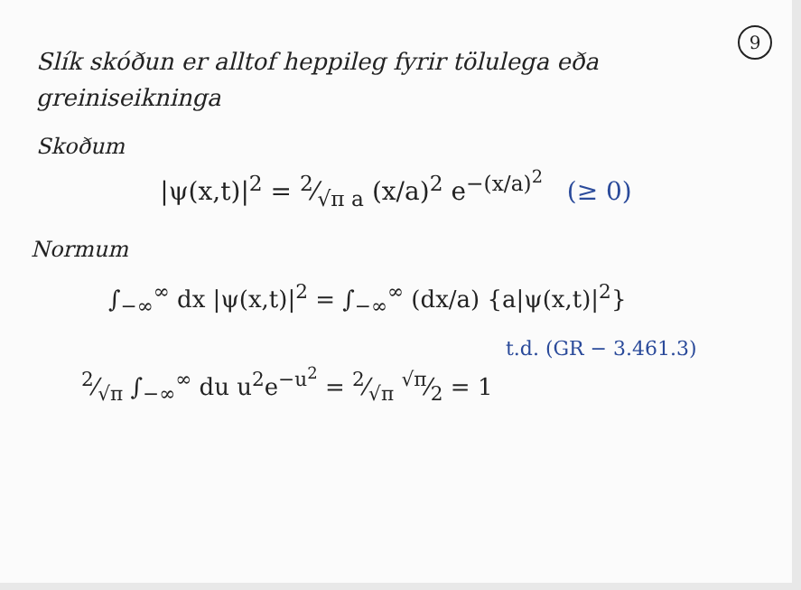9
Slík skóðun er alltof heppileg fyrir tölulega eða greiniseikninga
Skoðum
|ψ(x,t)|<sup>2</sup> = 2⁄√π a (x/a)<sup>2</sup> e<sup>−(x/a)<sup>2</sup></sup> (≥ 0)
Normum
∫<sub>−∞</sub><sup>∞</sup> dx |ψ(x,t)|<sup>2</sup> = ∫<sub>−∞</sub><sup>∞</sup> (dx/a) {a|ψ(x,t)|<sup>2</sup>}
t.d. (GR − 3.461.3)
2⁄√π ∫<sub>−∞</sub><sup>∞</sup> du u<sup>2</sup>e<sup>−u<sup>2</sup></sup> = 2⁄√π √π⁄2 = 1